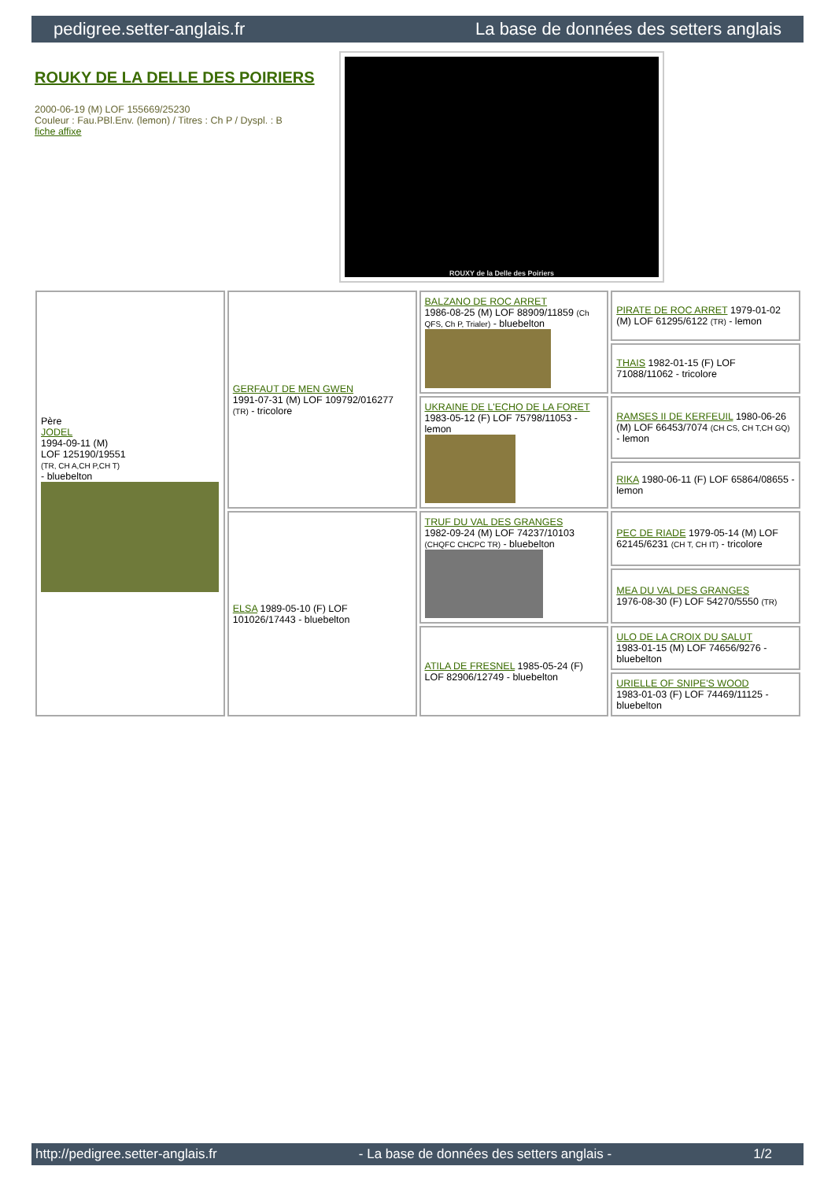pedigree.setter-anglais.fr La base de données des setters anglais
ROUKY DE LA DELLE DES POIRIERS
2000-06-19 (M) LOF 155669/25230
Couleur : Fau.PBl.Env. (lemon) / Titres : Ch P / Dyspl. : B
fiche affixe
ROUXY de la Delle des Poiriers
| Père JODEL 1994-09-11 (M) LOF 125190/19551 (TR, CH A,CH P,CH T) - bluebelton | GERFAUT DE MEN GWEN 1991-07-31 (M) LOF 109792/016277 (TR) - tricolore | BALZANO DE ROC ARRET 1986-08-25 (M) LOF 88909/11859 (Ch QFS, Ch P, Trialer) - bluebelton | PIRATE DE ROC ARRET 1979-01-02 (M) LOF 61295/6122 (TR) - lemon |
| | | | THAIS 1982-01-15 (F) LOF 71088/11062 - tricolore |
| | | UKRAINE DE L'ECHO DE LA FORET 1983-05-12 (F) LOF 75798/11053 - lemon | RAMSES II DE KERFEUIL 1980-06-26 (M) LOF 66453/7074 (CH CS, CH T,CH GQ) - lemon |
| | | | RIKA 1980-06-11 (F) LOF 65864/08655 - lemon |
| | ELSA 1989-05-10 (F) LOF 101026/17443 - bluebelton | TRUF DU VAL DES GRANGES 1982-09-24 (M) LOF 74237/10103 (CHQFC CHCPC TR) - bluebelton | PEC DE RIADE 1979-05-14 (M) LOF 62145/6231 (CH T, CH IT) - tricolore |
| | | | MEA DU VAL DES GRANGES 1976-08-30 (F) LOF 54270/5550 (TR) |
| | | ATILA DE FRESNEL 1985-05-24 (F) LOF 82906/12749 - bluebelton | ULO DE LA CROIX DU SALUT 1983-01-15 (M) LOF 74656/9276 - bluebelton |
| | | | URIELLE OF SNIPE'S WOOD 1983-01-03 (F) LOF 74469/11125 - bluebelton |
http://pedigree.setter-anglais.fr - La base de données des setters anglais - 1/2